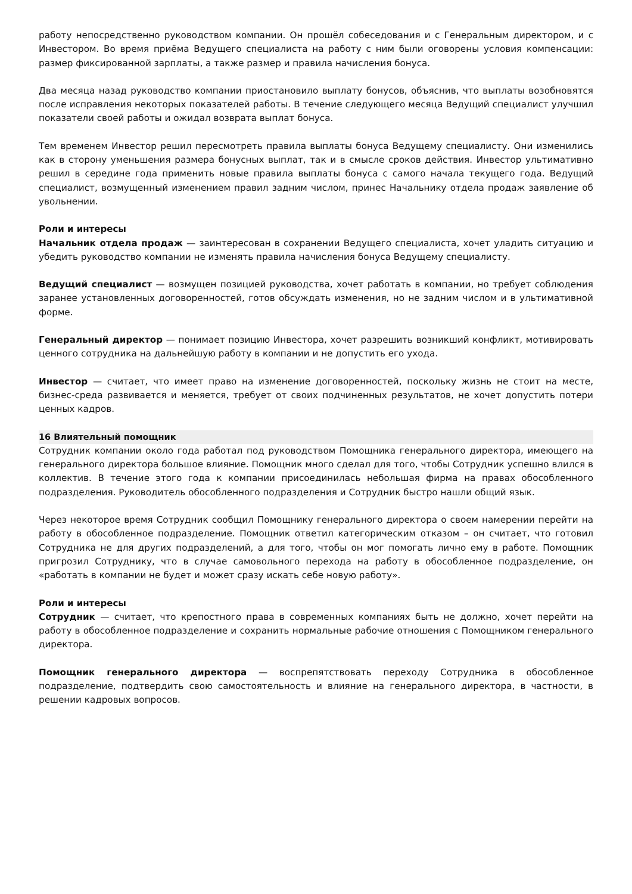работу непосредственно руководством компании. Он прошёл собеседования и с Генеральным директором, и с Инвестором. Во время приёма Ведущего специалиста на работу с ним были оговорены условия компенсации: размер фиксированной зарплаты, а также размер и правила начисления бонуса.
Два месяца назад руководство компании приостановило выплату бонусов, объяснив, что выплаты возобновятся после исправления некоторых показателей работы. В течение следующего месяца Ведущий специалист улучшил показатели своей работы и ожидал возврата выплат бонуса.
Тем временем Инвестор решил пересмотреть правила выплаты бонуса Ведущему специалисту. Они изменились как в сторону уменьшения размера бонусных выплат, так и в смысле сроков действия. Инвестор ультимативно решил в середине года применить новые правила выплаты бонуса с самого начала текущего года. Ведущий специалист, возмущенный изменением правил задним числом, принес Начальнику отдела продаж заявление об увольнении.
Роли и интересы
Начальник отдела продаж — заинтересован в сохранении Ведущего специалиста, хочет уладить ситуацию и убедить руководство компании не изменять правила начисления бонуса Ведущему специалисту.
Ведущий специалист — возмущен позицией руководства, хочет работать в компании, но требует соблюдения заранее установленных договоренностей, готов обсуждать изменения, но не задним числом и в ультимативной форме.
Генеральный директор — понимает позицию Инвестора, хочет разрешить возникший конфликт, мотивировать ценного сотрудника на дальнейшую работу в компании и не допустить его ухода.
Инвестор — считает, что имеет право на изменение договоренностей, поскольку жизнь не стоит на месте, бизнес-среда развивается и меняется, требует от своих подчиненных результатов, не хочет допустить потери ценных кадров.
16 Влиятельный помощник
Сотрудник компании около года работал под руководством Помощника генерального директора, имеющего на генерального директора большое влияние. Помощник много сделал для того, чтобы Сотрудник успешно влился в коллектив. В течение этого года к компании присоединилась небольшая фирма на правах обособленного подразделения. Руководитель обособленного подразделения и Сотрудник быстро нашли общий язык.
Через некоторое время Сотрудник сообщил Помощнику генерального директора о своем намерении перейти на работу в обособленное подразделение. Помощник ответил категорическим отказом – он считает, что готовил Сотрудника не для других подразделений, а для того, чтобы он мог помогать лично ему в работе. Помощник пригрозил Сотруднику, что в случае самовольного перехода на работу в обособленное подразделение, он «работать в компании не будет и может сразу искать себе новую работу».
Роли и интересы
Сотрудник — считает, что крепостного права в современных компаниях быть не должно, хочет перейти на работу в обособленное подразделение и сохранить нормальные рабочие отношения с Помощником генерального директора.
Помощник генерального директора — воспрепятствовать переходу Сотрудника в обособленное подразделение, подтвердить свою самостоятельность и влияние на генерального директора, в частности, в решении кадровых вопросов.